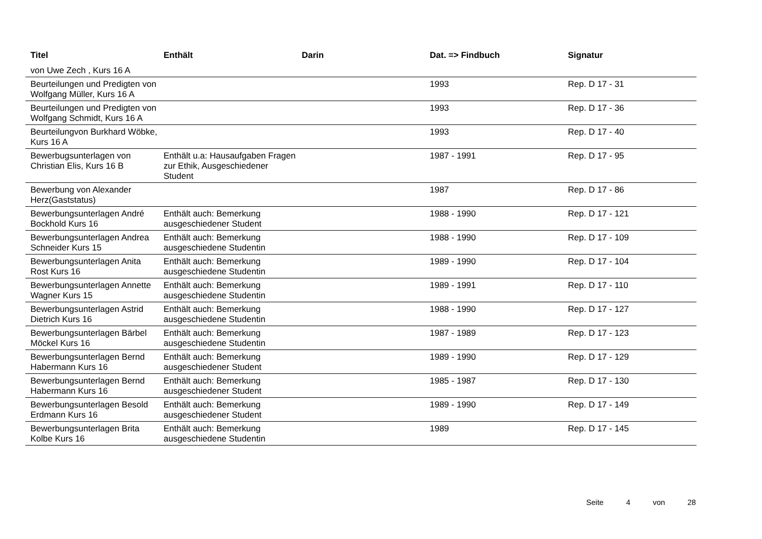| Titel | Enthält | Darin | Dat. => Findbuch | Signatur |
| --- | --- | --- | --- | --- |
| von Uwe Zech , Kurs 16 A | | | | |
| Beurteilungen und Predigten von Wolfgang Müller, Kurs 16 A | | | 1993 | Rep. D 17 - 31 |
| Beurteilungen und Predigten von Wolfgang Schmidt, Kurs 16 A | | | 1993 | Rep. D 17 - 36 |
| Beurteilungvon Burkhard Wöbke, Kurs 16 A | | | 1993 | Rep. D 17 - 40 |
| Bewerbugsunterlagen von Christian Elis, Kurs 16 B | Enthält u.a: Hausaufgaben Fragen zur Ethik, Ausgeschiedener Student | | 1987 - 1991 | Rep. D 17 - 95 |
| Bewerbung von Alexander Herz(Gaststatus) | | | 1987 | Rep. D 17 - 86 |
| Bewerbungsunterlagen André Bockhold Kurs 16 | Enthält auch: Bemerkung ausgeschiedener Student | | 1988 - 1990 | Rep. D 17 - 121 |
| Bewerbungsunterlagen Andrea Schneider Kurs 15 | Enthält auch: Bemerkung ausgeschiedene Studentin | | 1988 - 1990 | Rep. D 17 - 109 |
| Bewerbungsunterlagen Anita Rost Kurs 16 | Enthält auch: Bemerkung ausgeschiedene Studentin | | 1989 - 1990 | Rep. D 17 - 104 |
| Bewerbungsunterlagen Annette Wagner Kurs 15 | Enthält auch: Bemerkung ausgeschiedene Studentin | | 1989 - 1991 | Rep. D 17 - 110 |
| Bewerbungsunterlagen Astrid Dietrich Kurs 16 | Enthält auch: Bemerkung ausgeschiedene Studentin | | 1988 - 1990 | Rep. D 17 - 127 |
| Bewerbungsunterlagen Bärbel Möckel Kurs 16 | Enthält auch: Bemerkung ausgeschiedene Studentin | | 1987 - 1989 | Rep. D 17 - 123 |
| Bewerbungsunterlagen Bernd Habermann Kurs 16 | Enthält auch: Bemerkung ausgeschiedener Student | | 1989 - 1990 | Rep. D 17 - 129 |
| Bewerbungsunterlagen Bernd Habermann Kurs 16 | Enthält auch: Bemerkung ausgeschiedener Student | | 1985 - 1987 | Rep. D 17 - 130 |
| Bewerbungsunterlagen Besold Erdmann Kurs 16 | Enthält auch: Bemerkung ausgeschiedener Student | | 1989 - 1990 | Rep. D 17 - 149 |
| Bewerbungsunterlagen Brita Kolbe Kurs 16 | Enthält auch: Bemerkung ausgeschiedene Studentin | | 1989 | Rep. D 17 - 145 |
Seite 4 von 28